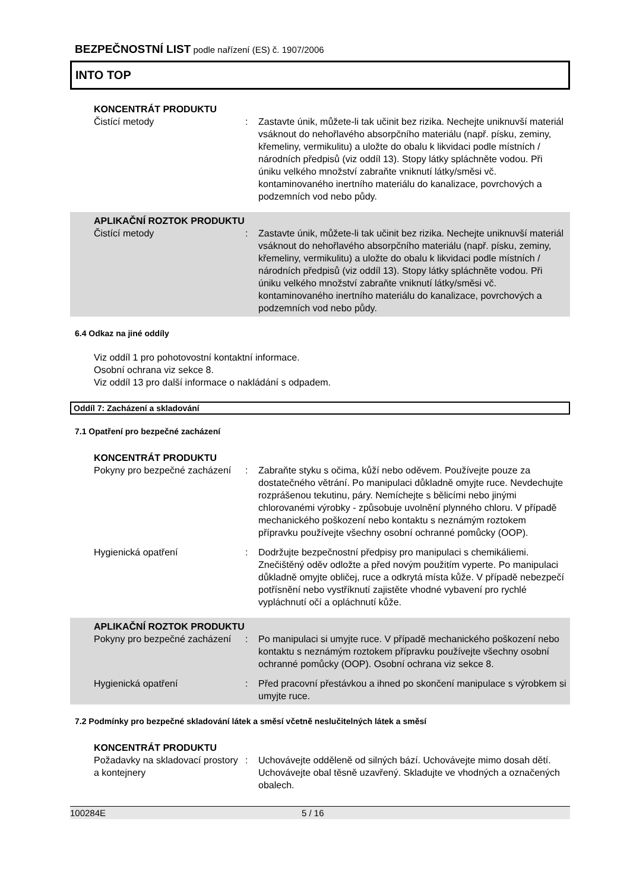BEZPEČNOSTNÍ LIST podle nařízení (ES) č. 1907/2006
INTO TOP
KONCENTRÁT PRODUKTU
Čistící metody : Zastavte únik, můžete-li tak učinit bez rizika. Nechejte uniknuvší materiál vsáknout do nehořlavého absorpčního materiálu (např. písku, zeminy, křemeliny, vermikulitu) a uložte do obalu k likvidaci podle místních / národních předpisů (viz oddíl 13). Stopy látky spláchněte vodou. Při úniku velkého množství zabraňte vniknutí látky/směsi vč. kontaminovaného inertního materiálu do kanalizace, povrchových a podzemních vod nebo půdy.
APLIKAČNÍ ROZTOK PRODUKTU
Čistící metody : Zastavte únik, můžete-li tak učinit bez rizika. Nechejte uniknuvší materiál vsáknout do nehořlavého absorpčního materiálu (např. písku, zeminy, křemeliny, vermikulitu) a uložte do obalu k likvidaci podle místních / národních předpisů (viz oddíl 13). Stopy látky spláchněte vodou. Při úniku velkého množství zabraňte vniknutí látky/směsi vč. kontaminovaného inertního materiálu do kanalizace, povrchových a podzemních vod nebo půdy.
6.4 Odkaz na jiné oddíly
Viz oddíl 1 pro pohotovostní kontaktní informace.
Osobní ochrana viz sekce 8.
Viz oddíl 13 pro další informace o nakládání s odpadem.
Oddíl 7: Zacházení a skladování
7.1 Opatření pro bezpečné zacházení
KONCENTRÁT PRODUKTU
Pokyny pro bezpečné zacházení
: Zabraňte styku s očima, kůží nebo oděvem. Používejte pouze za dostatečného větrání. Po manipulaci důkladně omyjte ruce. Nevdechujte rozprášenou tekutinu, páry. Nemíchejte s bělicími nebo jinými chlorovanémi výrobky - způsobuje uvolnění plynného chloru. V případě mechanického poškození nebo kontaktu s neznámým roztokem přípravku používejte všechny osobní ochranné pomůcky (OOP).
Hygienická opatření : Dodržujte bezpečnostní předpisy pro manipulaci s chemikáliemi. Znečištěný oděv odložte a před novým použitím vyperte. Po manipulaci důkladně omyjte obličej, ruce a odkrytá místa kůže. V případě nebezpečí potřísnění nebo vystříknutí zajistěte vhodné vybavení pro rychlé vypláchnutí očí a opláchnutí kůže.
APLIKAČNÍ ROZTOK PRODUKTU
Pokyny pro bezpečné zacházení
: Po manipulaci si umyjte ruce. V případě mechanického poškození nebo kontaktu s neznámým roztokem přípravku používejte všechny osobní ochranné pomůcky (OOP). Osobní ochrana viz sekce 8.
Hygienická opatření : Před pracovní přestávkou a ihned po skončení manipulace s výrobkem si umyjte ruce.
7.2 Podmínky pro bezpečné skladování látek a směsí včetně neslučitelných látek a směsí
KONCENTRÁT PRODUKTU
Požadavky na skladovací prostory a kontejnery
: Uchovávejte odděleně od silných bází. Uchovávejte mimo dosah dětí. Uchovávejte obal těsně uzavřený. Skladujte ve vhodných a označených obalech.
100284E 5 / 16